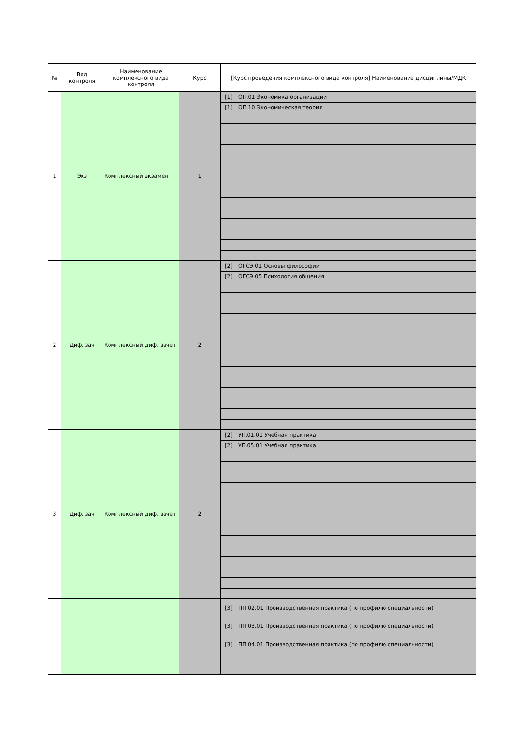| № | Вид контроля | Наименование комплексного вида контроля | Курс | [Курс проведения комплексного вида контроля] Наименование дисциплины/МДК | |
| --- | --- | --- | --- | --- | --- |
| 1 | Экз | Комплексный экзамен | 1 | [1] | ОП.01 Экономика организации |
| | | | | [1] | ОП.10 Экономическая теория |
| 2 | Диф. зач | Комплексный диф. зачет | 2 | [2] | ОГСЭ.01 Основы философии |
| | | | | [2] | ОГСЭ.05 Психология общения |
| 3 | Диф. зач | Комплексный диф. зачет | 2 | [2] | УП.01.01 Учебная практика |
| | | | | [2] | УП.05.01 Учебная практика |
| | | | | [3] | ПП.02.01 Производственная практика (по профилю специальности) |
| | | | | [3] | ПП.03.01 Производственная практика (по профилю специальности) |
| | | | | [3] | ПП.04.01 Производственная практика (по профилю специальности) |